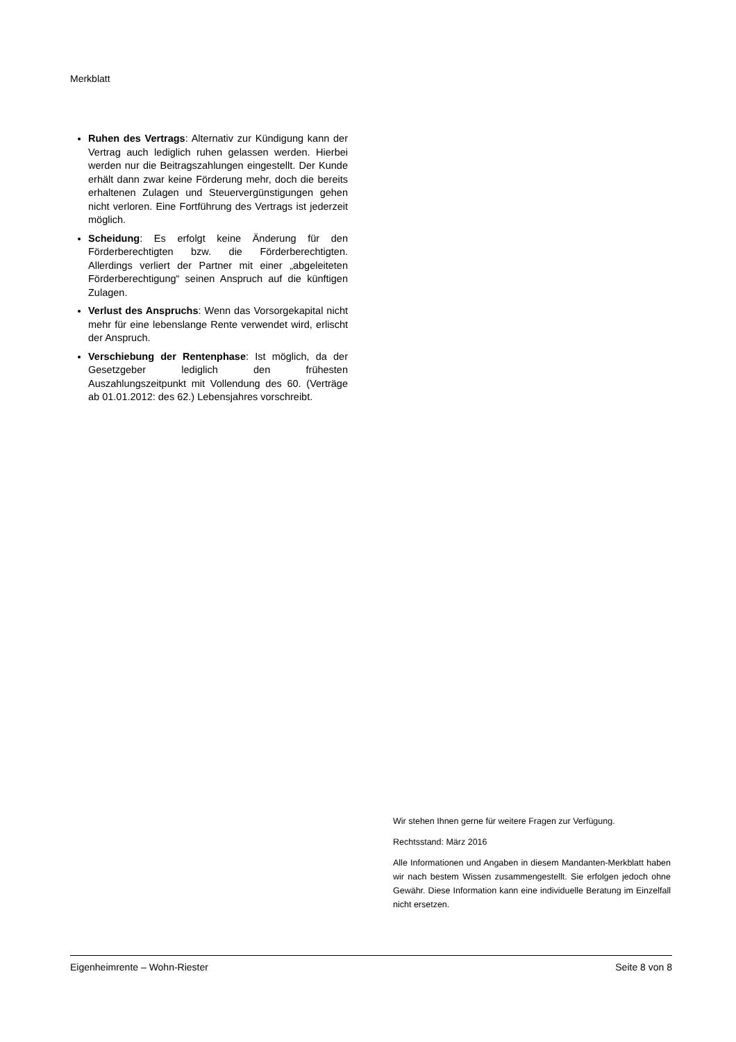Merkblatt
Ruhen des Vertrags: Alternativ zur Kündigung kann der Vertrag auch lediglich ruhen gelassen werden. Hierbei werden nur die Beitragszahlungen eingestellt. Der Kunde erhält dann zwar keine Förderung mehr, doch die bereits erhaltenen Zulagen und Steuervergünstigungen gehen nicht verloren. Eine Fortführung des Vertrags ist jederzeit möglich.
Scheidung: Es erfolgt keine Änderung für den Förderberechtigten bzw. die Förderberechtigten. Allerdings verliert der Partner mit einer „abgeleiteten Förderberechtigung“ seinen Anspruch auf die künftigen Zulagen.
Verlust des Anspruchs: Wenn das Vorsorgekapital nicht mehr für eine lebenslange Rente verwendet wird, erlischt der Anspruch.
Verschiebung der Rentenphase: Ist möglich, da der Gesetzgeber lediglich den frühesten Auszahlungszeitpunkt mit Vollendung des 60. (Verträge ab 01.01.2012: des 62.) Lebensjahres vorschreibt.
Wir stehen Ihnen gerne für weitere Fragen zur Verfügung.
Rechtsstand: März 2016
Alle Informationen und Angaben in diesem Mandanten-Merkblatt haben wir nach bestem Wissen zusammengestellt. Sie erfolgen jedoch ohne Gewähr. Diese Information kann eine individuelle Beratung im Einzelfall nicht ersetzen.
Eigenheimrente – Wohn-Riester Seite 8 von 8